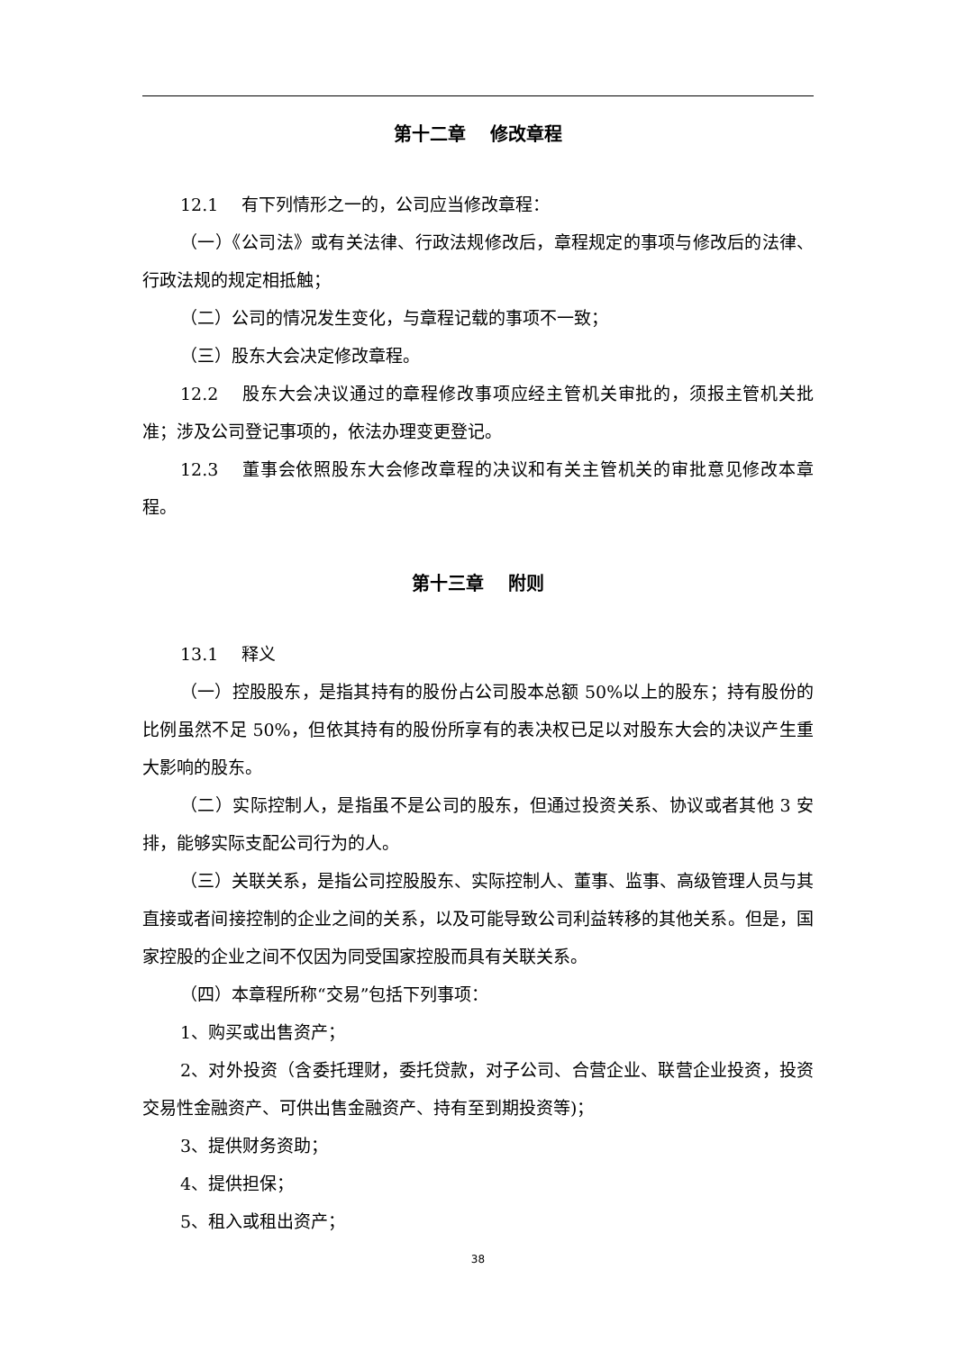第十二章　 修改章程
12.1 有下列情形之一的，公司应当修改章程：
（一）《公司法》或有关法律、行政法规修改后，章程规定的事项与修改后的法律、行政法规的规定相抵触；
（二）公司的情况发生变化，与章程记载的事项不一致；
（三）股东大会决定修改章程。
12.2 股东大会决议通过的章程修改事项应经主管机关审批的，须报主管机关批准；涉及公司登记事项的，依法办理变更登记。
12.3 董事会依照股东大会修改章程的决议和有关主管机关的审批意见修改本章程。
第十三章　 附则
13.1 释义
（一）控股股东，是指其持有的股份占公司股本总额 50%以上的股东；持有股份的比例虽然不足 50%，但依其持有的股份所享有的表决权已足以对股东大会的决议产生重大影响的股东。
（二）实际控制人，是指虽不是公司的股东，但通过投资关系、协议或者其他 3 安排，能够实际支配公司行为的人。
（三）关联关系，是指公司控股股东、实际控制人、董事、监事、高级管理人员与其直接或者间接控制的企业之间的关系，以及可能导致公司利益转移的其他关系。但是，国家控股的企业之间不仅因为同受国家控股而具有关联关系。
（四）本章程所称“交易”包括下列事项：
1、购买或出售资产；
2、对外投资（含委托理财，委托贷款，对子公司、合营企业、联营企业投资，投资交易性金融资产、可供出售金融资产、持有至到期投资等)；
3、提供财务资助；
4、提供担保；
5、租入或租出资产；
38